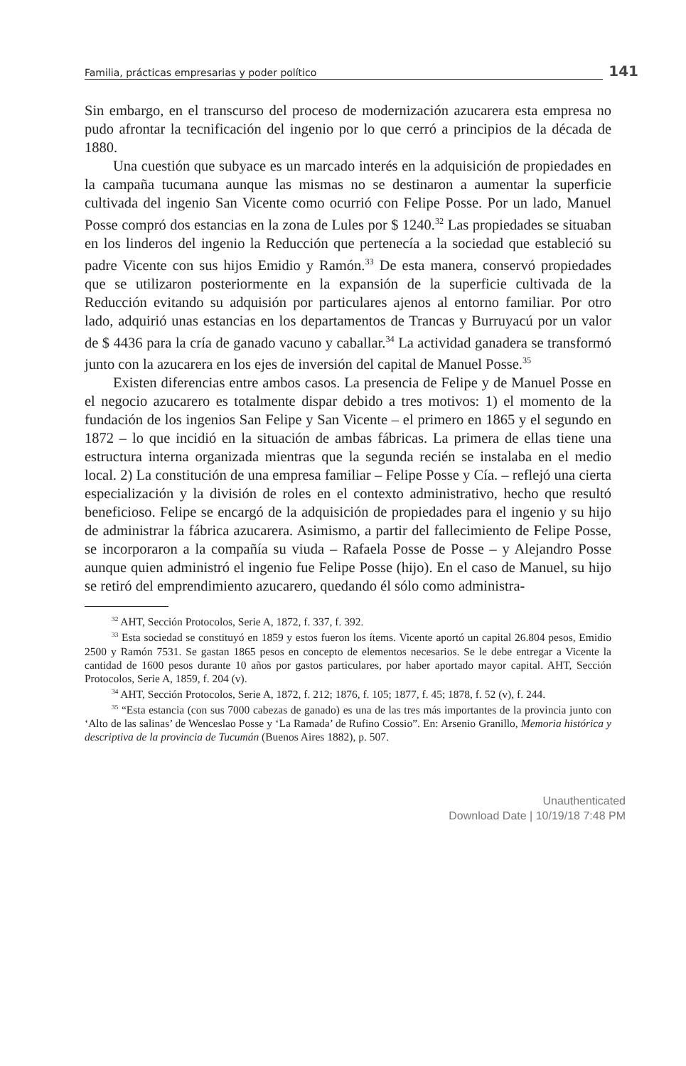Familia, prácticas empresarias y poder político 141
Sin embargo, en el transcurso del proceso de modernización azucarera esta empresa no pudo afrontar la tecnificación del ingenio por lo que cerró a principios de la década de 1880.
Una cuestión que subyace es un marcado interés en la adquisición de propiedades en la campaña tucumana aunque las mismas no se destinaron a aumentar la superficie cultivada del ingenio San Vicente como ocurrió con Felipe Posse. Por un lado, Manuel Posse compró dos estancias en la zona de Lules por $ 1240.<sup>32</sup> Las propiedades se situaban en los linderos del ingenio la Reducción que pertenecía a la sociedad que estableció su padre Vicente con sus hijos Emidio y Ramón.<sup>33</sup> De esta manera, conservó propiedades que se utilizaron posteriormente en la expansión de la superficie cultivada de la Reducción evitando su adquisión por particulares ajenos al entorno familiar. Por otro lado, adquirió unas estancias en los departamentos de Trancas y Burruyacú por un valor de $ 4436 para la cría de ganado vacuno y caballar.<sup>34</sup> La actividad ganadera se transformó junto con la azucarera en los ejes de inversión del capital de Manuel Posse.<sup>35</sup>
Existen diferencias entre ambos casos. La presencia de Felipe y de Manuel Posse en el negocio azucarero es totalmente dispar debido a tres motivos: 1) el momento de la fundación de los ingenios San Felipe y San Vicente – el primero en 1865 y el segundo en 1872 – lo que incidió en la situación de ambas fábricas. La primera de ellas tiene una estructura interna organizada mientras que la segunda recién se instalaba en el medio local. 2) La constitución de una empresa familiar – Felipe Posse y Cía. – reflejó una cierta especialización y la división de roles en el contexto administrativo, hecho que resultó beneficioso. Felipe se encargó de la adquisición de propiedades para el ingenio y su hijo de administrar la fábrica azucarera. Asimismo, a partir del fallecimiento de Felipe Posse, se incorporaron a la compañía su viuda – Rafaela Posse de Posse – y Alejandro Posse aunque quien administró el ingenio fue Felipe Posse (hijo). En el caso de Manuel, su hijo se retiró del emprendimiento azucarero, quedando él sólo como administra-
<sup>32</sup> AHT, Sección Protocolos, Serie A, 1872, f. 337, f. 392.
<sup>33</sup> Esta sociedad se constituyó en 1859 y estos fueron los ítems. Vicente aportó un capital 26.804 pesos, Emidio 2500 y Ramón 7531. Se gastan 1865 pesos en concepto de elementos necesarios. Se le debe entregar a Vicente la cantidad de 1600 pesos durante 10 años por gastos particulares, por haber aportado mayor capital. AHT, Sección Protocolos, Serie A, 1859, f. 204 (v).
<sup>34</sup> AHT, Sección Protocolos, Serie A, 1872, f. 212; 1876, f. 105; 1877, f. 45; 1878, f. 52 (v), f. 244.
<sup>35</sup> “Esta estancia (con sus 7000 cabezas de ganado) es una de las tres más importantes de la provincia junto con ‘Alto de las salinas’ de Wenceslao Posse y ‘La Ramada’ de Rufino Cossio”. En: Arsenio Granillo, Memoria histórica y descriptiva de la provincia de Tucumán (Buenos Aires 1882), p. 507.
Unauthenticated
Download Date | 10/19/18 7:48 PM